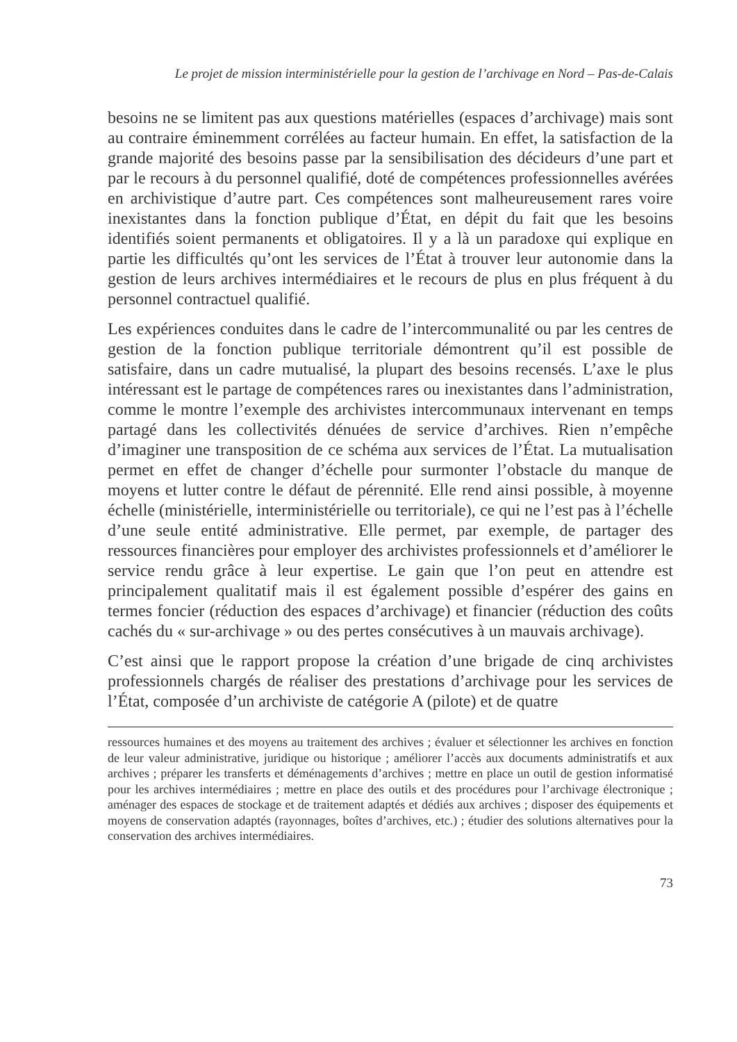Le projet de mission interministérielle pour la gestion de l’archivage en Nord – Pas-de-Calais
besoins ne se limitent pas aux questions matérielles (espaces d’archivage) mais sont au contraire éminemment corrélées au facteur humain. En effet, la satisfaction de la grande majorité des besoins passe par la sensibilisation des décideurs d’une part et par le recours à du personnel qualifié, doté de compétences professionnelles avérées en archivistique d’autre part. Ces compétences sont malheureusement rares voire inexistantes dans la fonction publique d’État, en dépit du fait que les besoins identifiés soient permanents et obligatoires. Il y a là un paradoxe qui explique en partie les difficultés qu’ont les services de l’État à trouver leur autonomie dans la gestion de leurs archives intermédiaires et le recours de plus en plus fréquent à du personnel contractuel qualifié.
Les expériences conduites dans le cadre de l’intercommunalité ou par les centres de gestion de la fonction publique territoriale démontrent qu’il est possible de satisfaire, dans un cadre mutualisé, la plupart des besoins recensés. L’axe le plus intéressant est le partage de compétences rares ou inexistantes dans l’administration, comme le montre l’exemple des archivistes intercommunaux intervenant en temps partagé dans les collectivités dénuées de service d’archives. Rien n’empêche d’imaginer une transposition de ce schéma aux services de l’État. La mutualisation permet en effet de changer d’échelle pour surmonter l’obstacle du manque de moyens et lutter contre le défaut de pérennité. Elle rend ainsi possible, à moyenne échelle (ministérielle, interministérielle ou territoriale), ce qui ne l’est pas à l’échelle d’une seule entité administrative. Elle permet, par exemple, de partager des ressources financières pour employer des archivistes professionnels et d’améliorer le service rendu grâce à leur expertise. Le gain que l’on peut en attendre est principalement qualitatif mais il est également possible d’espérer des gains en termes foncier (réduction des espaces d’archivage) et financier (réduction des coûts cachés du « sur-archivage » ou des pertes consécutives à un mauvais archivage).
C’est ainsi que le rapport propose la création d’une brigade de cinq archivistes professionnels chargés de réaliser des prestations d’archivage pour les services de l’État, composée d’un archiviste de catégorie A (pilote) et de quatre
ressources humaines et des moyens au traitement des archives ; évaluer et sélectionner les archives en fonction de leur valeur administrative, juridique ou historique ; améliorer l’accès aux documents administratifs et aux archives ; préparer les transferts et déménagements d’archives ; mettre en place un outil de gestion informatisé pour les archives intermédiaires ; mettre en place des outils et des procédures pour l’archivage électronique ; aménager des espaces de stockage et de traitement adaptés et dédiés aux archives ; disposer des équipements et moyens de conservation adaptés (rayonnages, boîtes d’archives, etc.) ; étudier des solutions alternatives pour la conservation des archives intermédiaires.
73